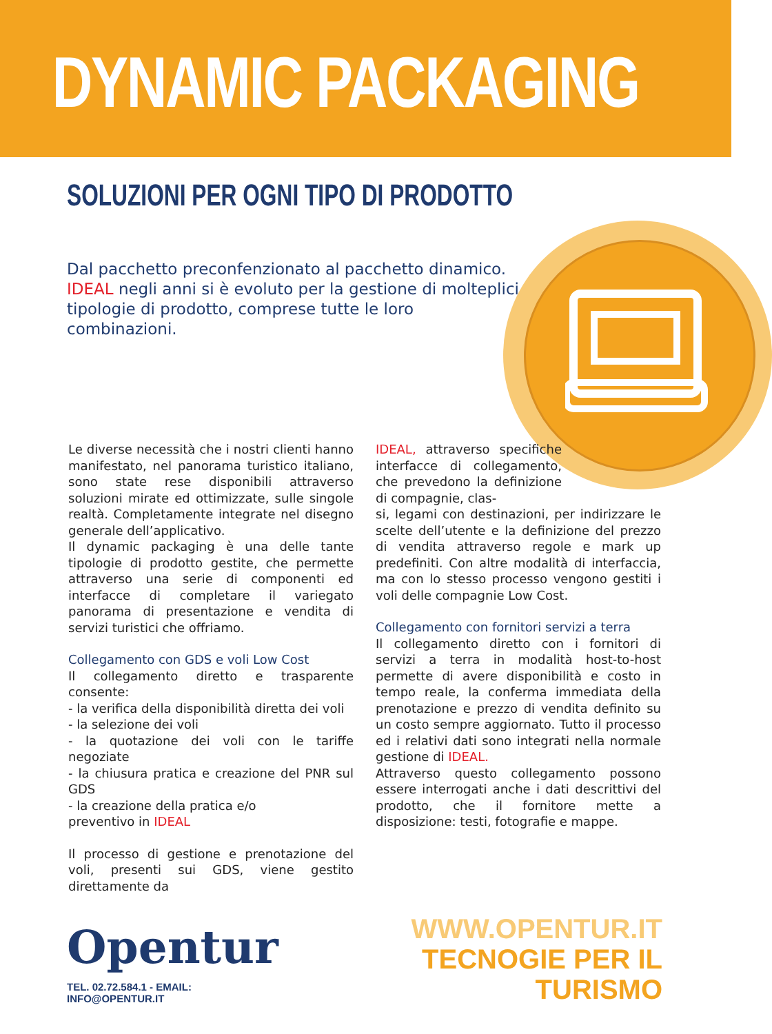DYNAMIC PACKAGING
SOLUZIONI PER OGNI TIPO DI PRODOTTO
Dal pacchetto preconfenzionato al pacchetto dinamico. IDEAL negli anni si è evoluto per la gestione di molteplici tipologie di prodotto, comprese tutte le loro combinazioni.
Le diverse necessità che i nostri clienti hanno manifestato, nel panorama turistico italiano, sono state rese disponibili attraverso soluzioni mirate ed ottimizzate, sulle singole realtà. Completamente integrate nel disegno generale dell’applicativo.
Il dynamic packaging è una delle tante tipologie di prodotto gestite, che permette attraverso una serie di componenti ed interfacce di completare il variegato panorama di presentazione e vendita di servizi turistici che offriamo.
Collegamento con GDS e voli Low Cost
Il collegamento diretto e trasparente consente:
- la verifica della disponibilità diretta dei voli
- la selezione dei voli
- la quotazione dei voli con le tariffe negoziate
- la chiusura pratica e creazione del PNR sul GDS
- la creazione della pratica e/o
preventivo in IDEAL
Il processo di gestione e prenotazione del voli, presenti sui GDS, viene gestito direttamente da
IDEAL, attraverso specifiche interfacce di collegamento, che prevedono la definizione di compagnie, clas-
si, legami con destinazioni, per indirizzare le scelte dell’utente e la definizione del prezzo di vendita attraverso regole e mark up predefiniti. Con altre modalità di interfaccia, ma con lo stesso processo vengono gestiti i voli delle compagnie Low Cost.
Collegamento con fornitori servizi a terra
Il collegamento diretto con i fornitori di servizi a terra in modalità host-to-host permette di avere disponibilità e costo in tempo reale, la conferma immediata della prenotazione e prezzo di vendita definito su un costo sempre aggiornato. Tutto il processo ed i relativi dati sono integrati nella normale gestione di IDEAL.
Attraverso questo collegamento possono essere interrogati anche i dati descrittivi del prodotto, che il fornitore mette a disposizione: testi, fotografie e mappe.
Opentur
TEL. 02.72.584.1 - EMAIL: INFO@OPENTUR.IT
WWW.OPENTUR.IT
TECNOGIE PER IL TURISMO